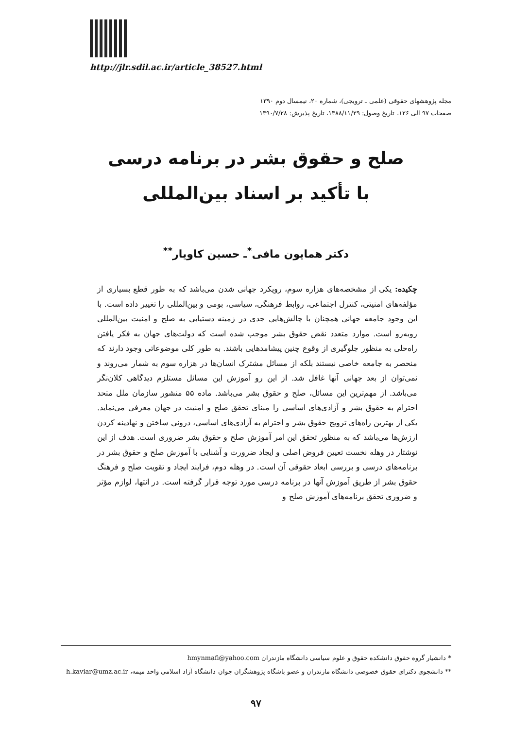http://jlr.sdil.ac.ir/article_38527.html
مجله پژوهشهای حقوقی (علمی ـ ترویجی)، شماره ۲۰، نیمسال دوم ۱۳۹۰
صفحات ۹۷ الی ۱۲۶، تاریخ وصول: ۱۳۸۸/۱۱/۲۹، تاریخ پذیرش: ۱۳۹۰/۷/۲۸
صلح و حقوق بشر در برنامه درسی
با تأکید بر اسناد بین‌المللی
دکتر همایون مافی<sup>*</sup>ـ حسین کاویار<sup>**</sup>
چکیده: یکی از مشخصه‌های هزاره سوم، رویکرد جهانی شدن می‌باشد که به طور قطع بسیاری از مؤلفه‌های امنیتی، کنترل اجتماعی، روابط فرهنگی، سیاسی، بومی و بین‌المللی را تغییر داده است. با این وجود جامعه جهانی همچنان با چالش‌هایی جدی در زمینه دستیابی به صلح و امنیت بین‌المللی روبه‌رو است. موارد متعدد نقض حقوق بشر موجب شده است که دولت‌های جهان به فکر یافتن راه‌حلی به منظور جلوگیری از وقوع چنین پیشامدهایی باشند. به طور کلی موضوعاتی وجود دارند که منحصر به جامعه خاصی نیستند بلکه از مسائل مشترک انسان‌ها در هزاره سوم به شمار می‌روند و نمی‌توان از بعد جهانی آنها غافل شد. از این رو آموزش این مسائل مستلزم دیدگاهی کلان‌نگر می‌باشد. از مهم‌ترین این مسائل، صلح و حقوق بشر می‌باشد. ماده ۵۵ منشور سازمان ملل متحد احترام به حقوق بشر و آزادی‌های اساسی را مبنای تحقق صلح و امنیت در جهان معرفی می‌نماید. یکی از بهترین راه‌های ترویج حقوق بشر و احترام به آزادی‌های اساسی، درونی ساختن و نهادینه کردن ارزش‌ها می‌باشد که به منظور تحقق این امر آموزش صلح و حقوق بشر ضروری است. هدف از این نوشتار در وهله نخست تعیین فروض اصلی و ایجاد ضرورت و آشنایی با آموزش صلح و حقوق بشر در برنامه‌های درسی و بررسی ابعاد حقوقی آن است. در وهله دوم، فرایند ایجاد و تقویت صلح و فرهنگ حقوق بشر از طریق آموزش آنها در برنامه درسی مورد توجه قرار گرفته است. در انتها، لوازم مؤثر و ضروری تحقق برنامه‌های آموزش صلح و
* دانشیار گروه حقوق دانشکده حقوق و علوم سیاسی دانشگاه مازندران hmynmafi@yahoo.com
** دانشجوی دکترای حقوق خصوصی دانشگاه مازندران و عضو باشگاه پژوهشگران جوان دانشگاه آزاد اسلامی واحد میمه، h.kaviar@umz.ac.ir
۹۷